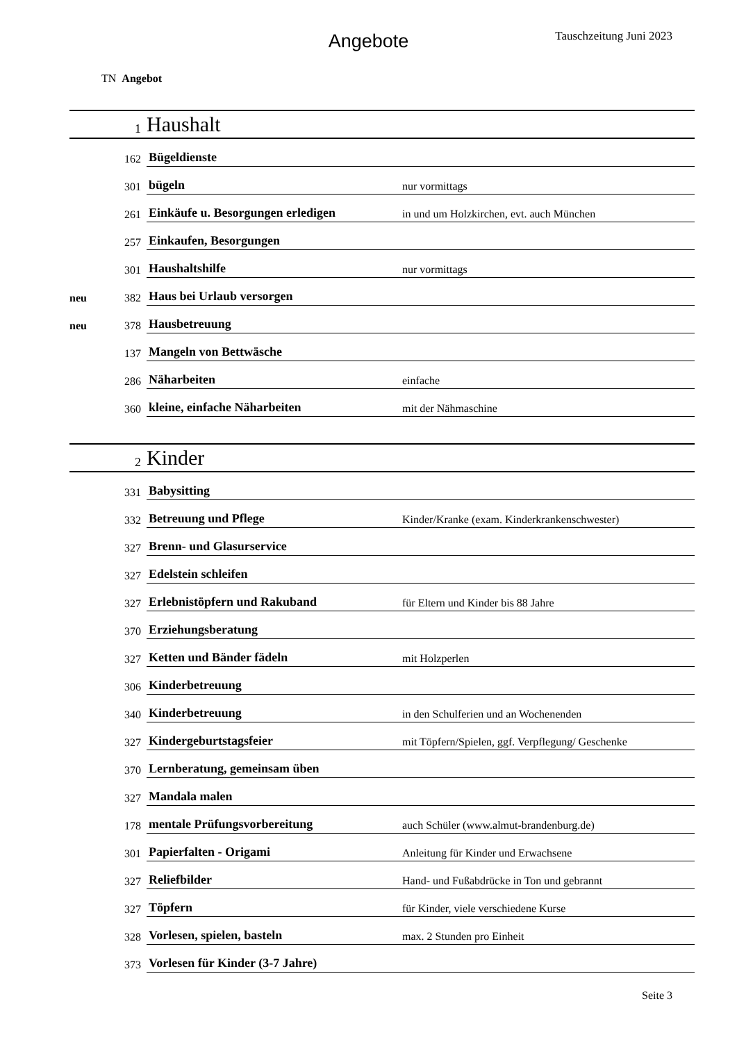Angebote Tauschzeitung Juni 2023
TN Angebot
| | 1 | Haushalt | |
| | 162 | Bügeldienste | |
| | 301 | bügeln | nur vormittags |
| | 261 | Einkäufe u. Besorgungen erledigen | in und um Holzkirchen, evt. auch München |
| | 257 | Einkaufen, Besorgungen | |
| | 301 | Haushaltshilfe | nur vormittags |
| neu | 382 | Haus bei Urlaub versorgen | |
| neu | 378 | Hausbetreuung | |
| | 137 | Mangeln von Bettwäsche | |
| | 286 | Näharbeiten | einfache |
| | 360 | kleine, einfache Näharbeiten | mit der Nähmaschine |
| | 2 | Kinder | |
| | 331 | Babysitting | |
| | 332 | Betreuung und Pflege | Kinder/Kranke (exam. Kinderkrankenschwester) |
| | 327 | Brenn- und Glasurservice | |
| | 327 | Edelstein schleifen | |
| | 327 | Erlebnistöpfern und Rakuband | für Eltern und Kinder bis 88 Jahre |
| | 370 | Erziehungsberatung | |
| | 327 | Ketten und Bänder fädeln | mit Holzperlen |
| | 306 | Kinderbetreuung | |
| | 340 | Kinderbetreuung | in den Schulferien und an Wochenenden |
| | 327 | Kindergeburtstagsfeier | mit Töpfern/Spielen, ggf. Verpflegung/ Geschenke |
| | 370 | Lernberatung, gemeinsam üben | |
| | 327 | Mandala malen | |
| | 178 | mentale Prüfungsvorbereitung | auch Schüler (www.almut-brandenburg.de) |
| | 301 | Papierfalten - Origami | Anleitung für Kinder und Erwachsene |
| | 327 | Reliefbilder | Hand- und Fußabdrücke in Ton und gebrannt |
| | 327 | Töpfern | für Kinder, viele verschiedene Kurse |
| | 328 | Vorlesen, spielen, basteln | max. 2 Stunden pro Einheit |
| | 373 | Vorlesen für Kinder (3-7 Jahre) | |
Seite 3